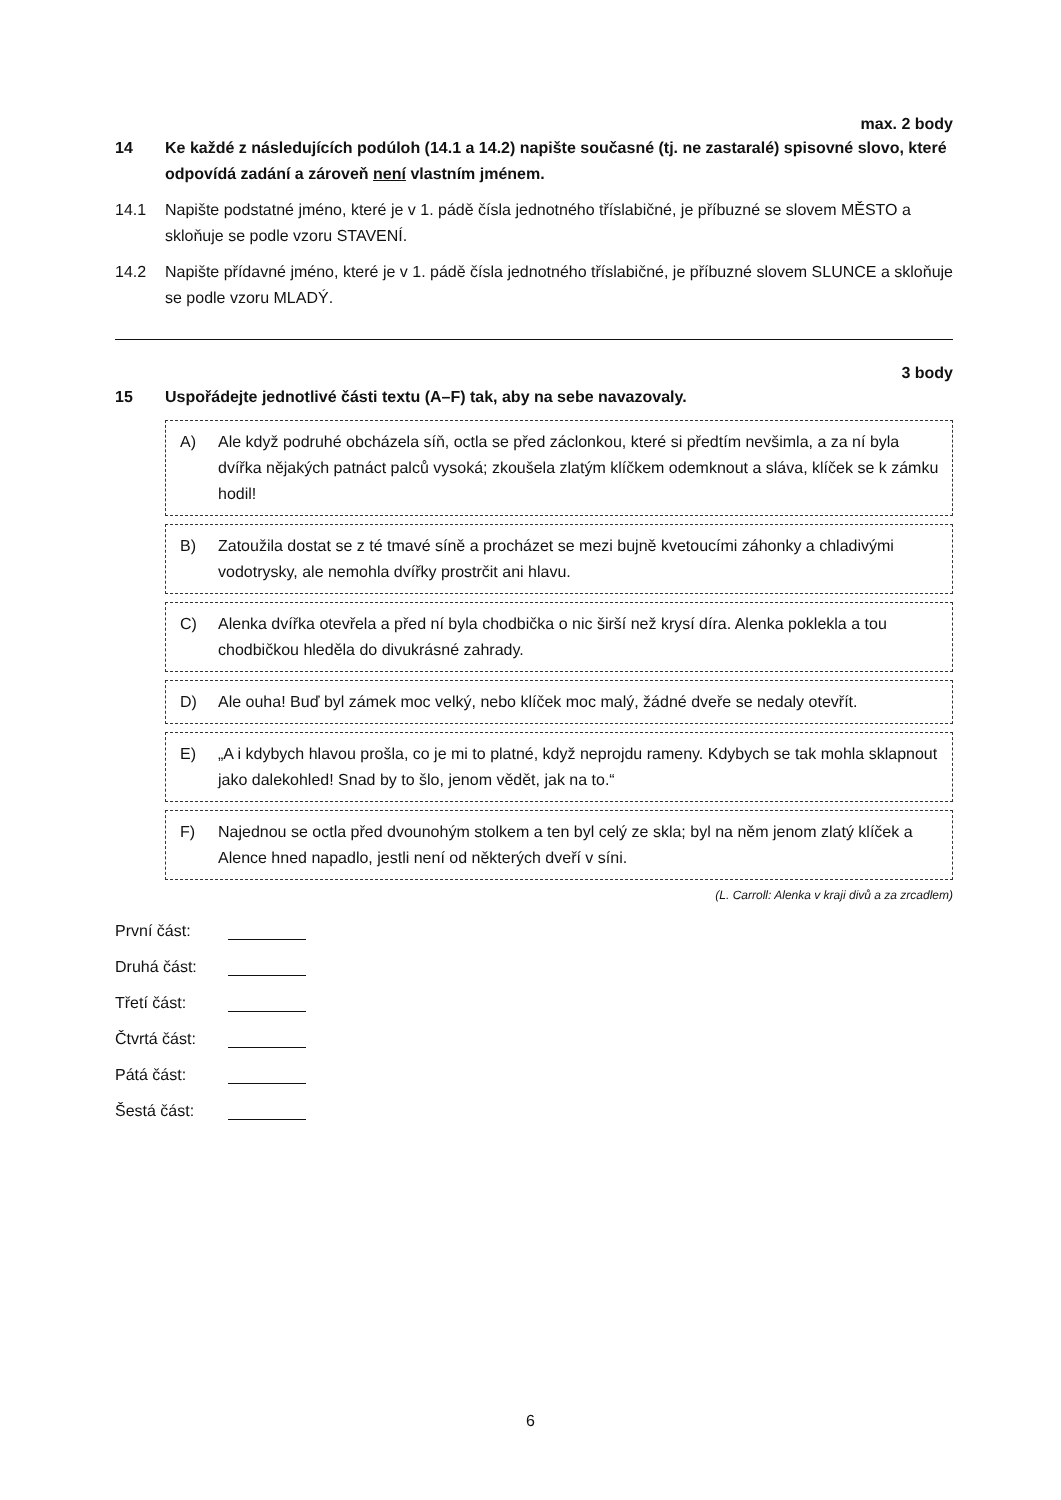max. 2 body
14 Ke každé z následujících podúloh (14.1 a 14.2) napište současné (tj. ne zastaralé) spisovné slovo, které odpovídá zadání a zároveň není vlastním jménem.
14.1 Napište podstatné jméno, které je v 1. pádě čísla jednotného tříslabičné, je příbuzné se slovem MĚSTO a skloňuje se podle vzoru STAVENÍ.
14.2 Napište přídavné jméno, které je v 1. pádě čísla jednotného tříslabičné, je příbuzné slovem SLUNCE a skloňuje se podle vzoru MLADÝ.
3 body
15 Uspořádejte jednotlivé části textu (A–F) tak, aby na sebe navazovaly.
A) Ale když podruhé obcházela síň, octla se před záclonkou, které si předtím nevšimla, a za ní byla dvířka nějakých patnáct palců vysoká; zkoušela zlatým klíčkem odemknout a sláva, klíček se k zámku hodil!
B) Zatoužila dostat se z té tmavé síně a procházet se mezi bujně kvetoucími záhonky a chladivými vodotrysky, ale nemohla dvířky prostrčit ani hlavu.
C) Alenka dvířka otevřela a před ní byla chodbička o nic širší než krysí díra. Alenka poklekla a tou chodbičkou hleděla do divukrásné zahrady.
D) Ale ouha! Buď byl zámek moc velký, nebo klíček moc malý, žádné dveře se nedaly otevřít.
E) „A i kdybych hlavou prošla, co je mi to platné, když neprojdu rameny. Kdybych se tak mohla sklapnout jako dalekohled! Snad by to šlo, jenom vědět, jak na to.“
F) Najednou se octla před dvounohým stolkem a ten byl celý ze skla; byl na něm jenom zlatý klíček a Alence hned napadlo, jestli není od některých dveří v síni.
(L. Carroll: Alenka v kraji divů a za zrcadlem)
První část:
Druhá část:
Třetí část:
Čtvrtá část:
Pátá část:
Šestá část:
6